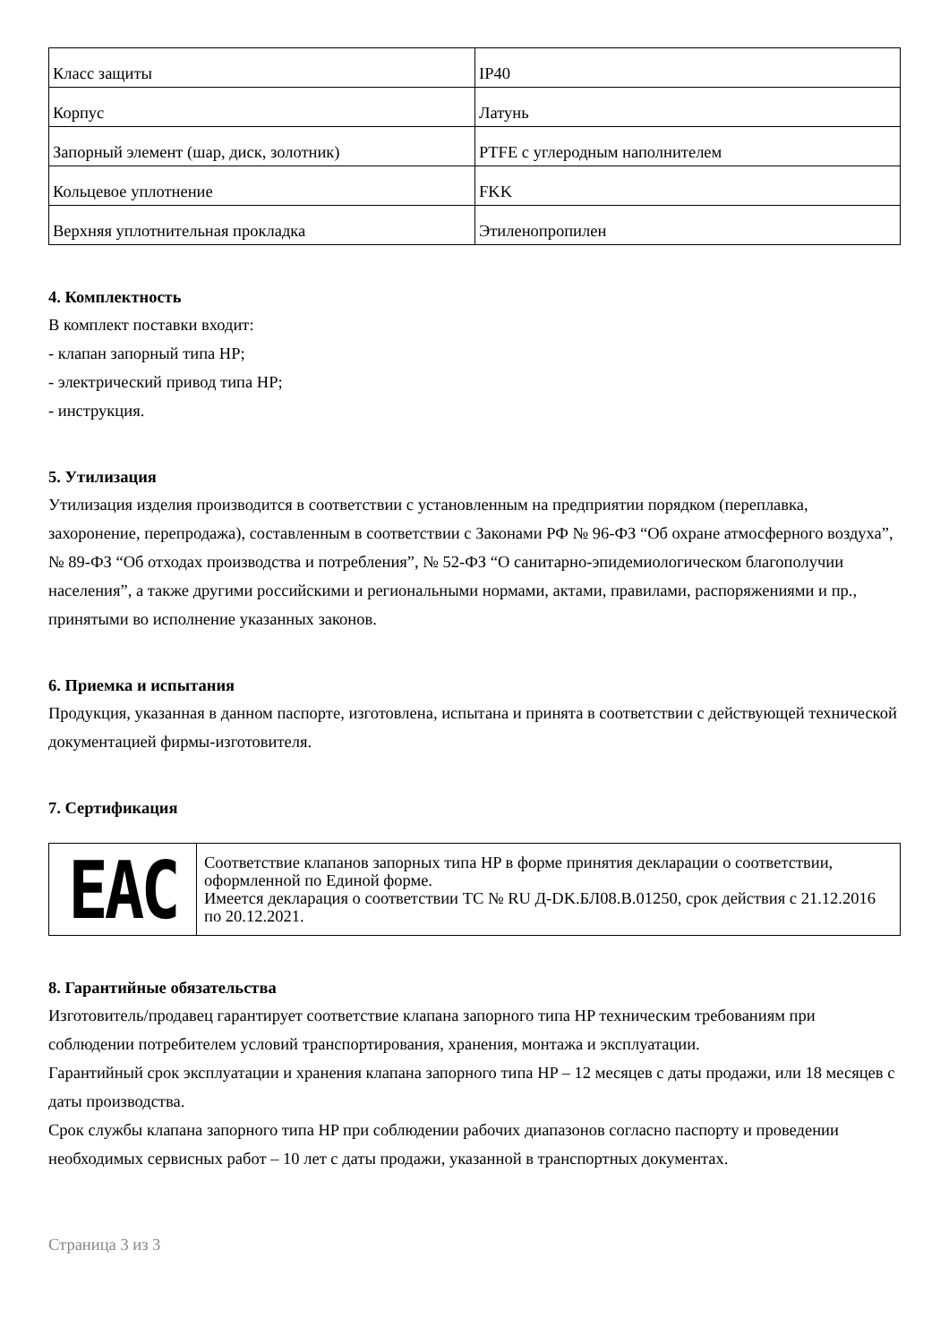| Класс защиты | IP40 |
| Корпус | Латунь |
| Запорный элемент (шар, диск, золотник) | PTFE с углеродным наполнителем |
| Кольцевое уплотнение | FKK |
| Верхняя уплотнительная прокладка | Этиленопропилен |
4. Комплектность
В комплект поставки входит:
- клапан запорный типа HP;
- электрический привод типа HP;
- инструкция.
5. Утилизация
Утилизация изделия производится в соответствии с установленным на предприятии порядком (переплавка, захоронение, перепродажа), составленным в соответствии с Законами РФ № 96-ФЗ “Об охране атмосферного воздуха”, № 89-ФЗ “Об отходах производства и потребления”, № 52-ФЗ “О санитарно-эпидемиологическом благополучии населения”, а также другими российскими и региональными нормами, актами, правилами, распоряжениями и пр., принятыми во исполнение указанных законов.
6. Приемка и испытания
Продукция, указанная в данном паспорте, изготовлена, испытана и принята в соответствии с действующей технической документацией фирмы-изготовителя.
7. Сертификация
| EAC | Соответствие клапанов запорных типа HP в форме принятия декларации о соответствии, оформленной по Единой форме. Имеется декларация о соответствии ТС № RU Д-DK.БЛ08.В.01250, срок действия с 21.12.2016 по 20.12.2021. |
8. Гарантийные обязательства
Изготовитель/продавец гарантирует соответствие клапана запорного типа HP техническим требованиям при соблюдении потребителем условий транспортирования, хранения, монтажа и эксплуатации.
Гарантийный срок эксплуатации и хранения клапана запорного типа HP – 12 месяцев с даты продажи, или 18 месяцев с даты производства.
Срок службы клапана запорного типа HP при соблюдении рабочих диапазонов согласно паспорту и проведении необходимых сервисных работ – 10 лет с даты продажи, указанной в транспортных документах.
Страница 3 из 3